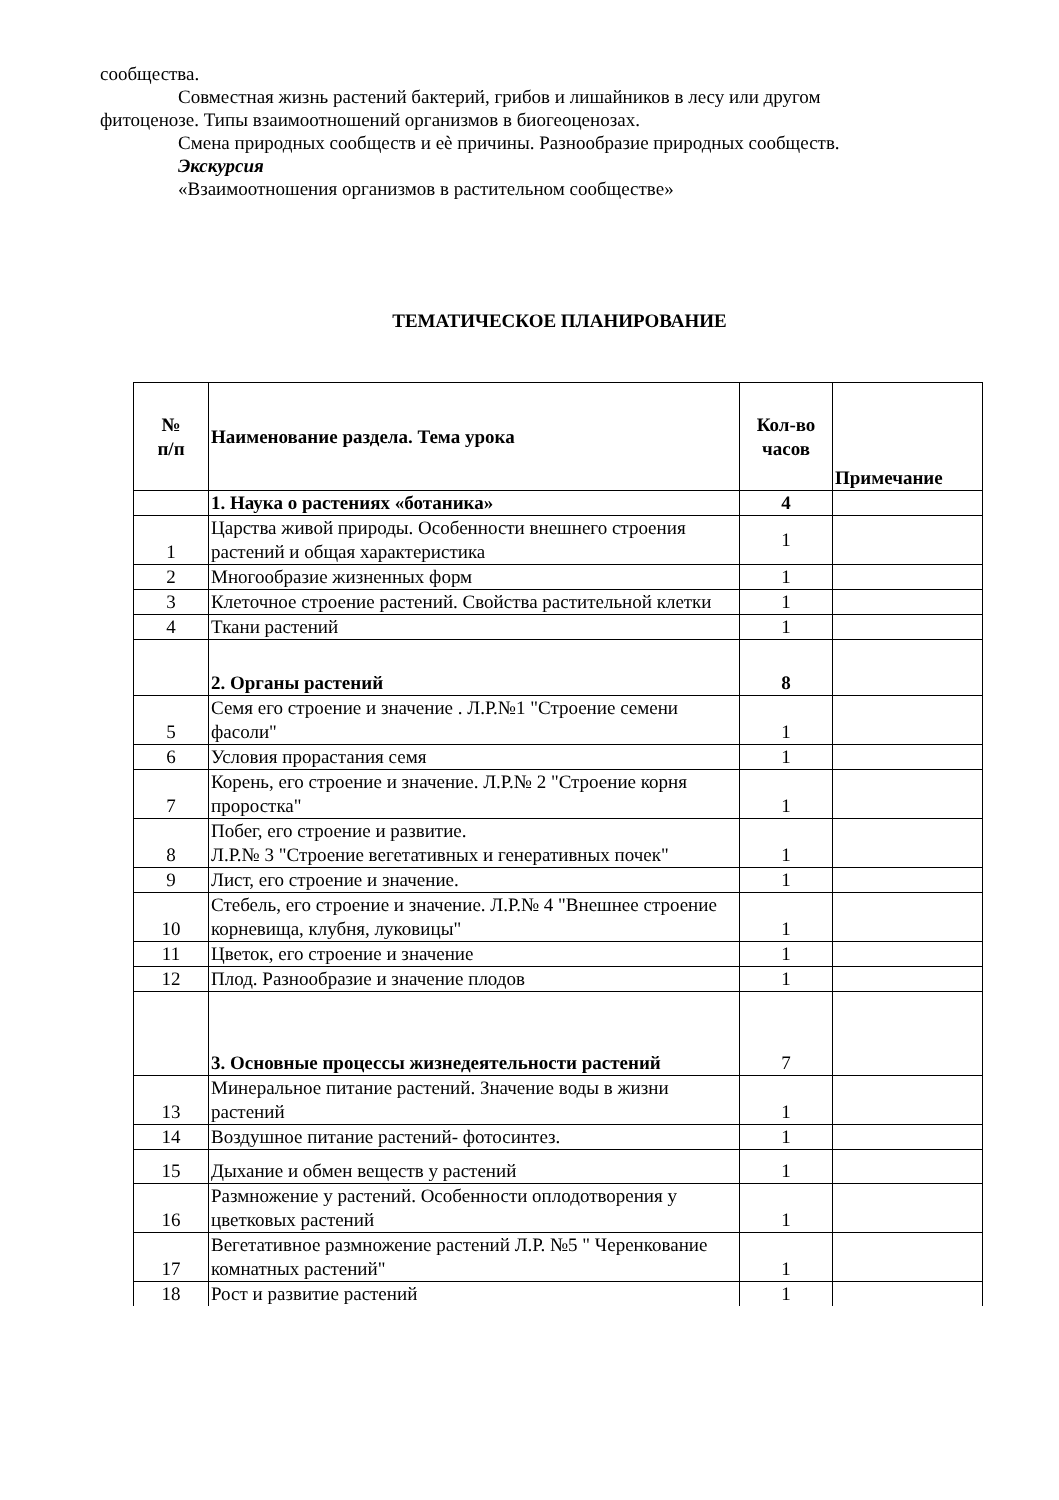сообщества.
Совместная жизнь растений бактерий, грибов и лишайников в лесу или другом
фитоценозе. Типы взаимоотношений организмов в биогеоценозах.
Смена природных сообществ и еѐ причины. Разнообразие природных сообществ.
Экскурсия
«Взаимоотношения организмов в растительном сообществе»
ТЕМАТИЧЕСКОЕ ПЛАНИРОВАНИЕ
| № п/п | Наименование раздела. Тема урока | Кол-во часов | Примечание |
| --- | --- | --- | --- |
| | 1. Наука о растениях «ботаника» | 4 | |
| 1 | Царства живой природы. Особенности внешнего строения растений и общая характеристика | 1 | |
| 2 | Многообразие жизненных форм | 1 | |
| 3 | Клеточное строение растений. Свойства растительной клетки | 1 | |
| 4 | Ткани растений | 1 | |
| | 2. Органы растений | 8 | |
| 5 | Семя его строение и значение . Л.Р.№1 "Строение семени фасоли" | 1 | |
| 6 | Условия прорастания семя | 1 | |
| 7 | Корень, его строение и значение. Л.Р.№ 2 "Строение корня проростка" | 1 | |
| 8 | Побег, его строение и развитие. Л.Р.№ 3 "Строение вегетативных и генеративных почек" | 1 | |
| 9 | Лист, его строение и значение. | 1 | |
| 10 | Стебель, его строение и значение. Л.Р.№ 4 "Внешнее строение корневища, клубня, луковицы" | 1 | |
| 11 | Цветок, его строение и значение | 1 | |
| 12 | Плод. Разнообразие и значение плодов | 1 | |
| | 3. Основные процессы жизнедеятельности растений | 7 | |
| 13 | Минеральное питание растений. Значение воды в жизни растений | 1 | |
| 14 | Воздушное питание растений- фотосинтез. | 1 | |
| 15 | Дыхание и обмен веществ у растений | 1 | |
| 16 | Размножение у растений. Особенности оплодотворения у цветковых растений | 1 | |
| 17 | Вегетативное размножение растений Л.Р. №5 " Черенкование комнатных растений" | 1 | |
| 18 | Рост и развитие растений | 1 | |